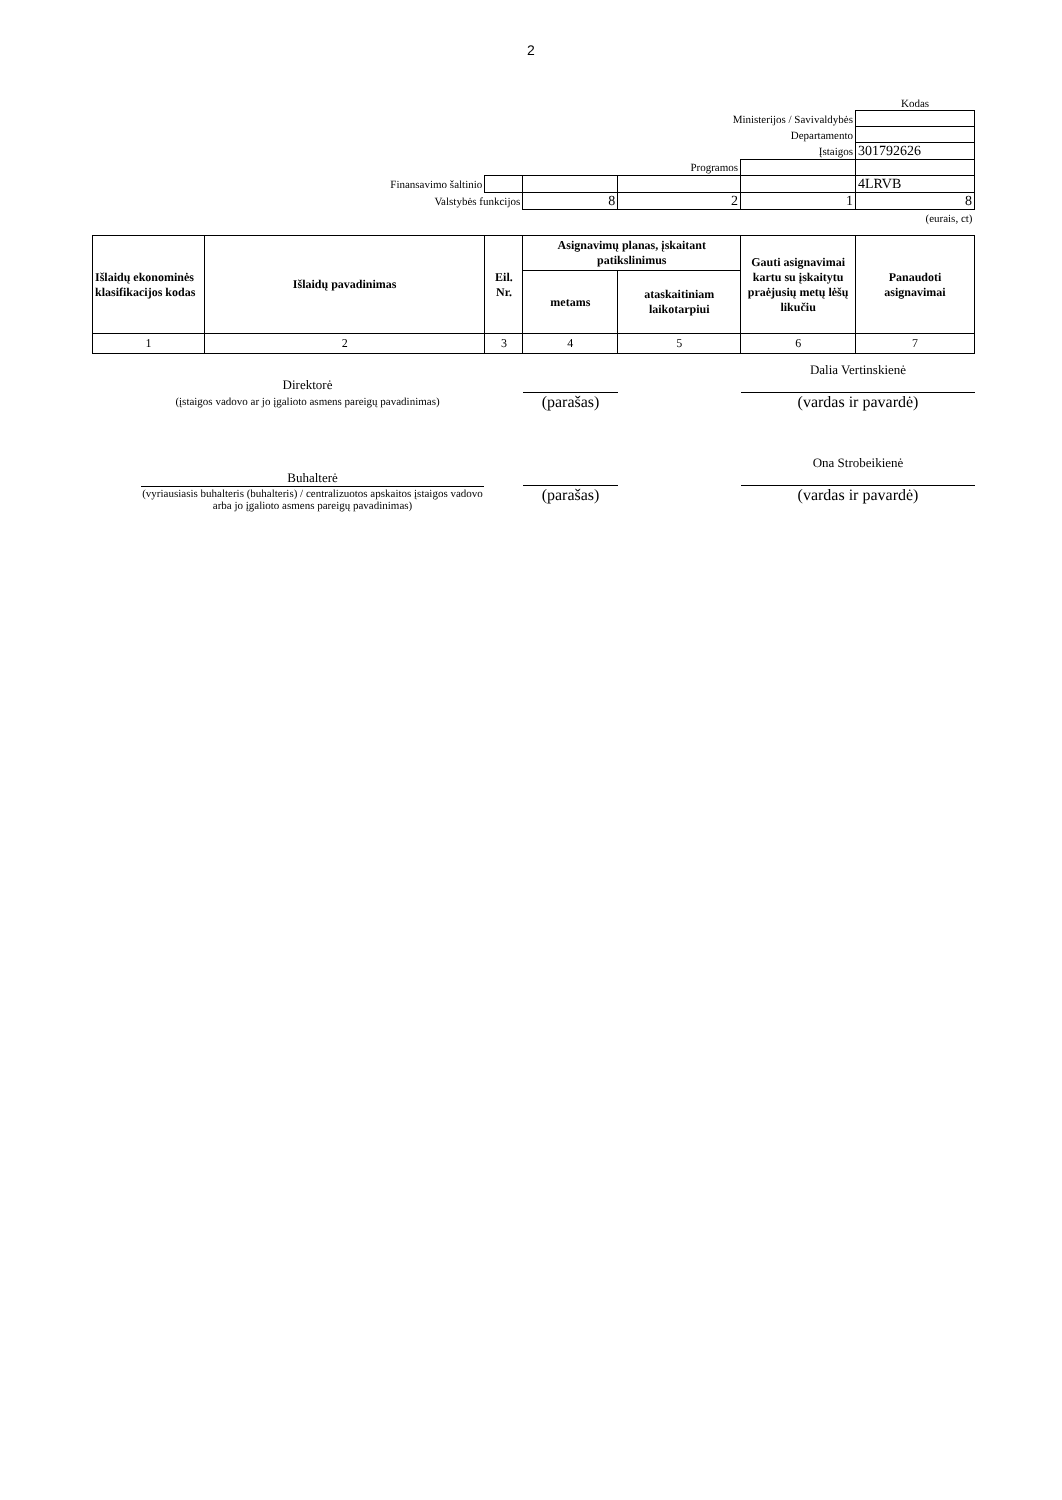2
| | | | | | Kodas |
| Ministerijos / Savivaldybės | | | | | |
| Departamento | | | | | |
| Įstaigos | | | | | 301792626 |
| Programos | | | | | |
| Finansavimo šaltinio | | | | | 4LRVB |
| Valstybės funkcijos | | 8 | 2 | 1 | 8 |
| (eurais, ct) | | | | | |
| Išlaidų ekonominės klasifikacijos kodas | Išlaidų pavadinimas | Eil. Nr. | Asignavimų planas, įskaitant patikslinimus | | Gauti asignavimai kartu su įskaitytu praėjusių metų lėšų likučiu | Panaudoti asignavimai |
| --- | --- | --- | --- | --- | --- | --- |
| | | | metams | ataskaitiniam laikotarpiui | | |
| 1 | 2 | 3 | 4 | 5 | 6 | 7 |
Direktorė
(įstaigos vadovo ar jo įgalioto asmens pareigų pavadinimas)
(parašas)
Dalia Vertinskienė
(vardas ir pavardė)
Buhalterė
(vyriausiasis buhalteris (buhalteris) / centralizuotos apskaitos įstaigos vadovo arba jo įgalioto asmens pareigų pavadinimas)
(parašas)
Ona Strobeikienė
(vardas ir pavardė)